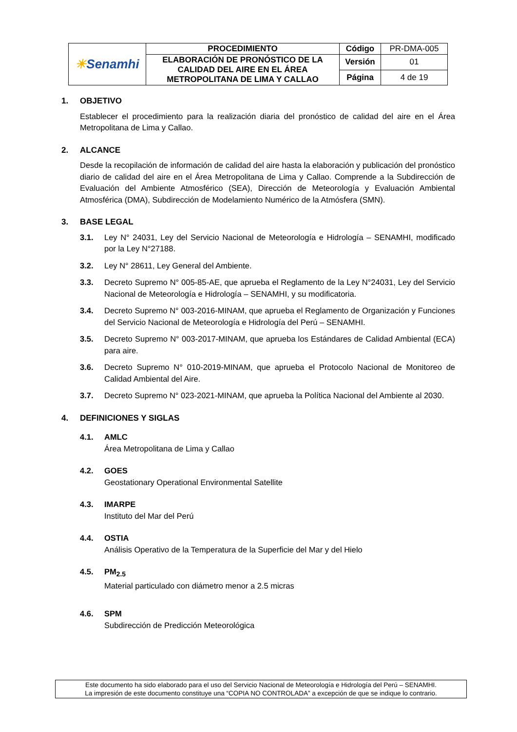| ☀ Senamhi | PROCEDIMIENTO | Código | PR-DMA-005 |
| | ELABORACIÓN DE PRONÓSTICO DE LA CALIDAD DEL AIRE EN EL ÁREA METROPOLITANA DE LIMA Y CALLAO | Versión | 01 |
| | | Página | 4 de 19 |
1. OBJETIVO
Establecer el procedimiento para la realización diaria del pronóstico de calidad del aire en el Área Metropolitana de Lima y Callao.
2. ALCANCE
Desde la recopilación de información de calidad del aire hasta la elaboración y publicación del pronóstico diario de calidad del aire en el Área Metropolitana de Lima y Callao. Comprende a la Subdirección de Evaluación del Ambiente Atmosférico (SEA), Dirección de Meteorología y Evaluación Ambiental Atmosférica (DMA), Subdirección de Modelamiento Numérico de la Atmósfera (SMN).
3. BASE LEGAL
3.1. Ley N° 24031, Ley del Servicio Nacional de Meteorología e Hidrología – SENAMHI, modificado por la Ley N°27188.
3.2. Ley N° 28611, Ley General del Ambiente.
3.3. Decreto Supremo N° 005-85-AE, que aprueba el Reglamento de la Ley N°24031, Ley del Servicio Nacional de Meteorología e Hidrología – SENAMHI, y su modificatoria.
3.4. Decreto Supremo N° 003-2016-MINAM, que aprueba el Reglamento de Organización y Funciones del Servicio Nacional de Meteorología e Hidrología del Perú – SENAMHI.
3.5. Decreto Supremo N° 003-2017-MINAM, que aprueba los Estándares de Calidad Ambiental (ECA) para aire.
3.6. Decreto Supremo N° 010-2019-MINAM, que aprueba el Protocolo Nacional de Monitoreo de Calidad Ambiental del Aire.
3.7. Decreto Supremo N° 023-2021-MINAM, que aprueba la Política Nacional del Ambiente al 2030.
4. DEFINICIONES Y SIGLAS
4.1. AMLC
Área Metropolitana de Lima y Callao
4.2. GOES
Geostationary Operational Environmental Satellite
4.3. IMARPE
Instituto del Mar del Perú
4.4. OSTIA
Análisis Operativo de la Temperatura de la Superficie del Mar y del Hielo
4.5. PM<sub>2.5</sub>
Material particulado con diámetro menor a 2.5 micras
4.6. SPM
Subdirección de Predicción Meteorológica
Este documento ha sido elaborado para el uso del Servicio Nacional de Meteorología e Hidrología del Perú – SENAMHI.
La impresión de este documento constituye una “COPIA NO CONTROLADA” a excepción de que se indique lo contrario.